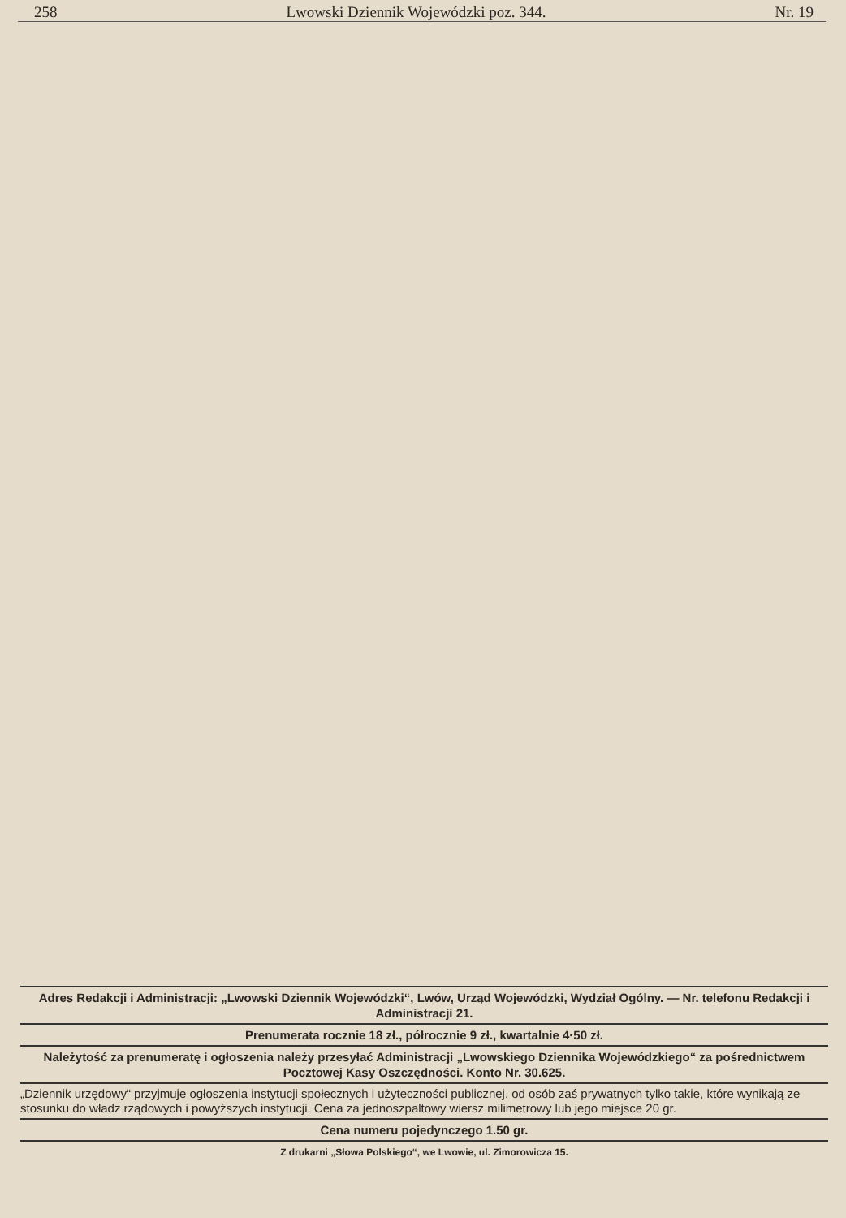258 Lwowski Dziennik Wojewódzki poz. 344. Nr. 19
Adres Redakcji i Administracji: „Lwowski Dziennik Wojewódzki“, Lwów, Urząd Wojewódzki, Wydział Ogólny. — Nr. telefonu Redakcji i Administracji 21.
Prenumerata rocznie 18 zł., półrocznie 9 zł., kwartalnie 4·50 zł.
Należytość za prenumeratę i ogłoszenia należy przesyłać Administracji „Lwowskiego Dziennika Wojewódzkiego“ za pośrednictwem Pocztowej Kasy Oszczędności. Konto Nr. 30.625.
„Dziennik urzędowy“ przyjmuje ogłoszenia instytucji społecznych i użyteczności publicznej, od osób zaś prywatnych tylko takie, które wynikają ze stosunku do władz rządowych i powyższych instytucji. Cena za jednoszpaltowy wiersz milimetrowy lub jego miejsce 20 gr.
Cena numeru pojedynczego 1.50 gr.
Z drukarni „Słowa Polskiego“, we Lwowie, ul. Zimorowicza 15.